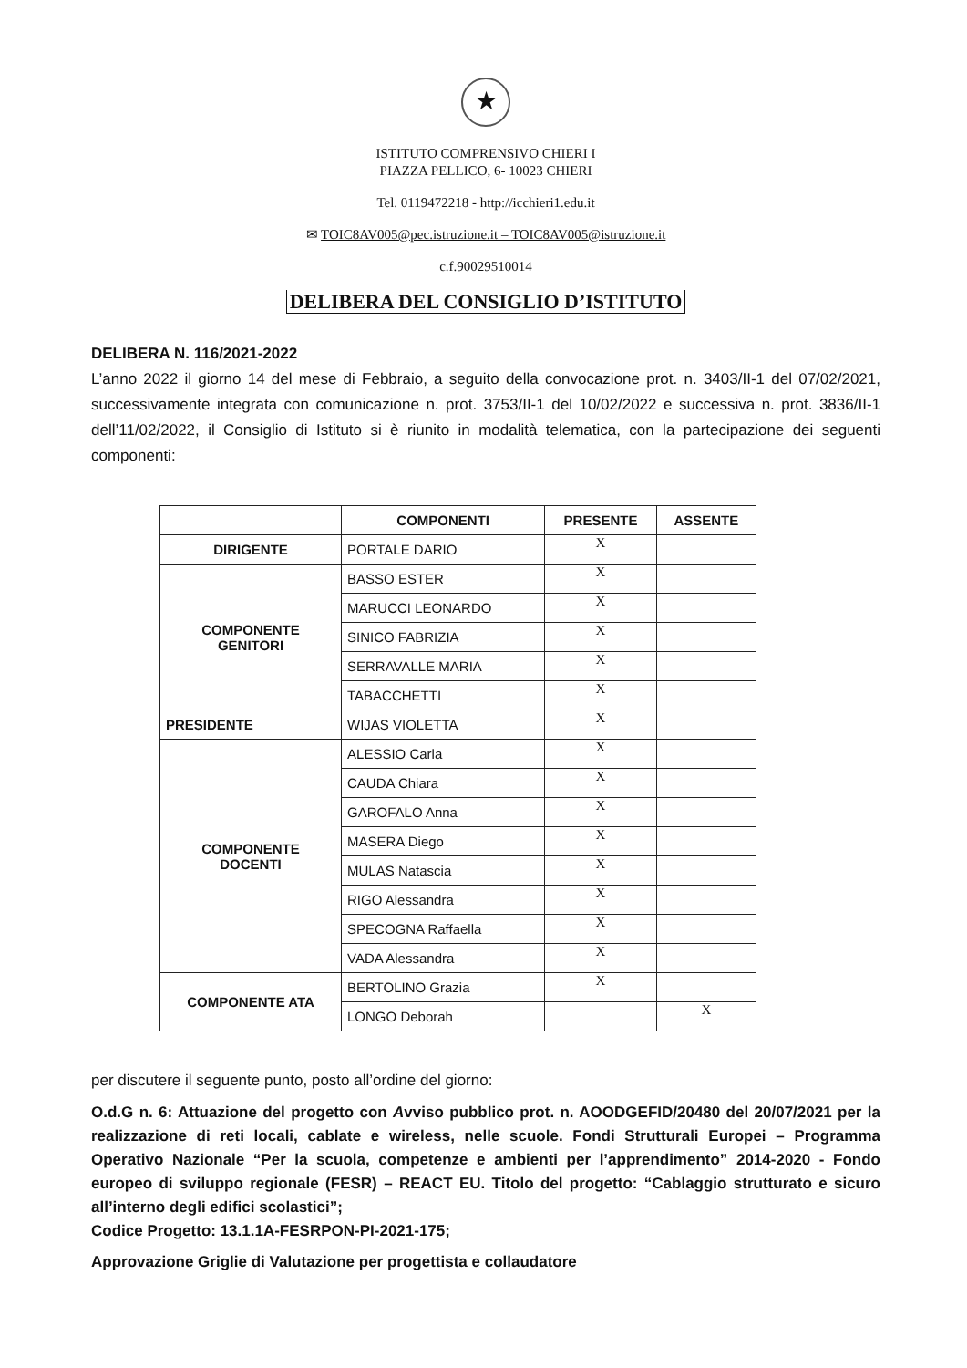★
ISTITUTO COMPRENSIVO CHIERI I
PIAZZA PELLICO, 6- 10023 CHIERI
Tel. 0119472218 - http://icchieri1.edu.it
✉ TOIC8AV005@pec.istruzione.it – TOIC8AV005@istruzione.it
c.f.90029510014
DELIBERA DEL CONSIGLIO D’ISTITUTO
DELIBERA N. 116/2021-2022
L’anno 2022 il giorno 14 del mese di Febbraio, a seguito della convocazione prot. n. 3403/II-1 del 07/02/2021, successivamente integrata con comunicazione n. prot. 3753/II-1 del 10/02/2022 e successiva n. prot. 3836/II-1 dell’11/02/2022, il Consiglio di Istituto si è riunito in modalità telematica, con la partecipazione dei seguenti componenti:
| | COMPONENTI | PRESENTE | ASSENTE |
| --- | --- | --- | --- |
| DIRIGENTE | PORTALE DARIO | X | |
| COMPONENTE GENITORI | BASSO ESTER | X | |
| | MARUCCI LEONARDO | X | |
| | SINICO FABRIZIA | X | |
| | SERRAVALLE MARIA | X | |
| | TABACCHETTI | X | |
| PRESIDENTE | WIJAS VIOLETTA | X | |
| COMPONENTE DOCENTI | ALESSIO Carla | X | |
| | CAUDA Chiara | X | |
| | GAROFALO Anna | X | |
| | MASERA Diego | X | |
| | MULAS Natascia | X | |
| | RIGO Alessandra | X | |
| | SPECOGNA Raffaella | X | |
| | VADA Alessandra | X | |
| COMPONENTE ATA | BERTOLINO Grazia | X | |
| | LONGO Deborah | | X |
per discutere il seguente punto, posto all’ordine del giorno:
O.d.G n. 6: Attuazione del progetto con Avviso pubblico prot. n. AOODGEFID/20480 del 20/07/2021 per la realizzazione di reti locali, cablate e wireless, nelle scuole. Fondi Strutturali Europei – Programma Operativo Nazionale “Per la scuola, competenze e ambienti per l’apprendimento” 2014-2020 - Fondo europeo di sviluppo regionale (FESR) – REACT EU. Titolo del progetto: “Cablaggio strutturato e sicuro all’interno degli edifici scolastici”;
Codice Progetto: 13.1.1A-FESRPON-PI-2021-175;
Approvazione Griglie di Valutazione per progettista e collaudatore